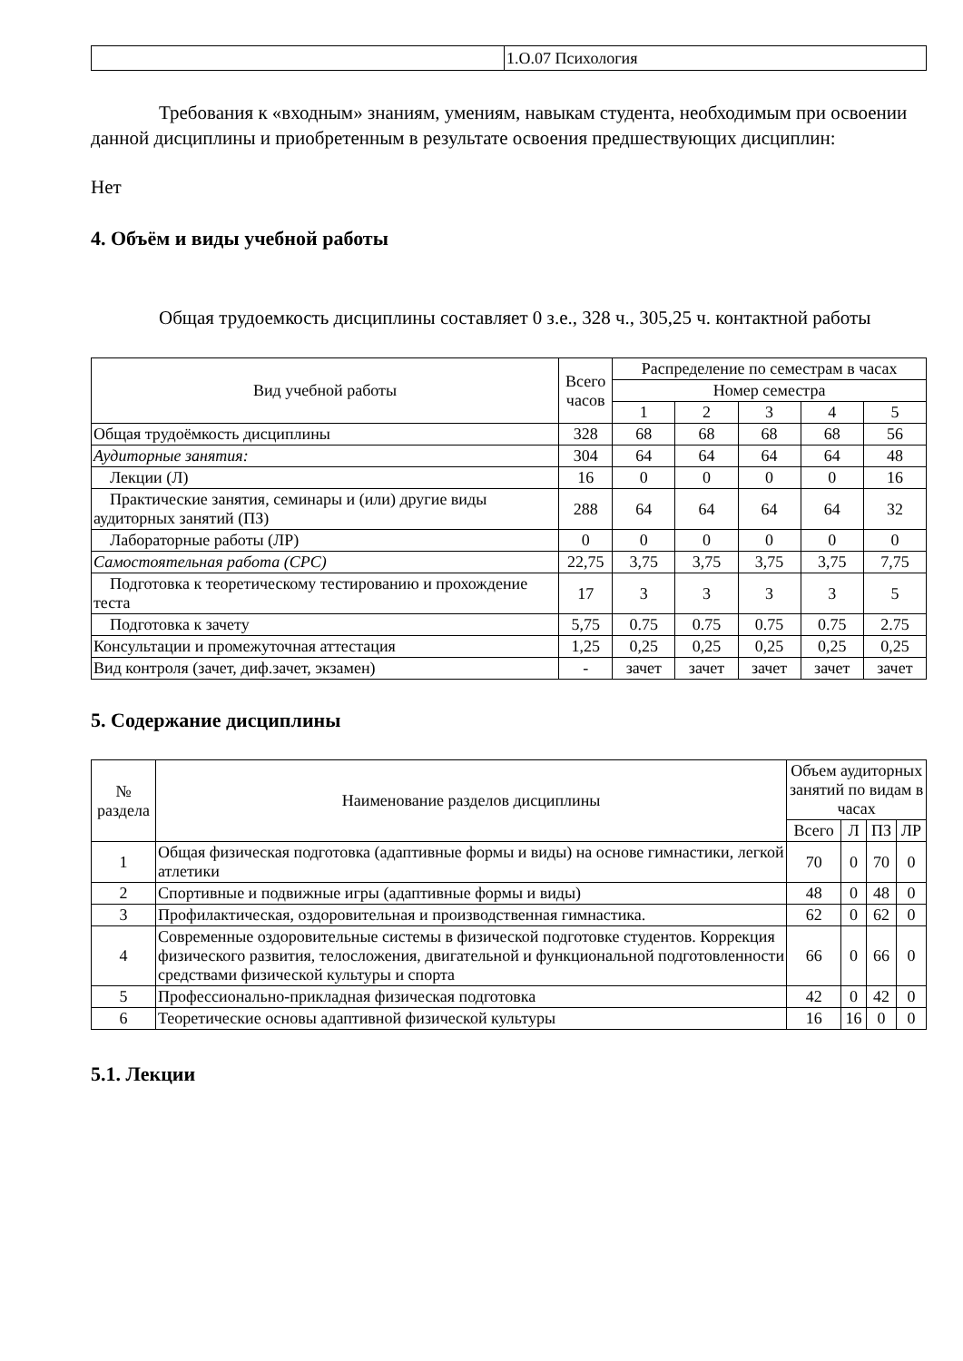| | 1.О.07 Психология |
Требования к «входным» знаниям, умениям, навыкам студента, необходимым при освоении данной дисциплины и приобретенным в результате освоения предшествующих дисциплин:
Нет
4. Объём и виды учебной работы
Общая трудоемкость дисциплины составляет 0 з.е., 328 ч., 305,25 ч. контактной работы
| Вид учебной работы | Всего часов | Распределение по семестрам в часах | | | | |
| --- | --- | --- | --- | --- | --- | --- |
| | | Номер семестра | | | | |
| | | 1 | 2 | 3 | 4 | 5 |
| Общая трудоёмкость дисциплины | 328 | 68 | 68 | 68 | 68 | 56 |
| Аудиторные занятия: | 304 | 64 | 64 | 64 | 64 | 48 |
| Лекции (Л) | 16 | 0 | 0 | 0 | 0 | 16 |
| Практические занятия, семинары и (или) другие виды аудиторных занятий (ПЗ) | 288 | 64 | 64 | 64 | 64 | 32 |
| Лабораторные работы (ЛР) | 0 | 0 | 0 | 0 | 0 | 0 |
| Самостоятельная работа (СРС) | 22,75 | 3,75 | 3,75 | 3,75 | 3,75 | 7,75 |
| Подготовка к теоретическому тестированию и прохождение теста | 17 | 3 | 3 | 3 | 3 | 5 |
| Подготовка к зачету | 5,75 | 0.75 | 0.75 | 0.75 | 0.75 | 2.75 |
| Консультации и промежуточная аттестация | 1,25 | 0,25 | 0,25 | 0,25 | 0,25 | 0,25 |
| Вид контроля (зачет, диф.зачет, экзамен) | - | зачет | зачет | зачет | зачет | зачет |
5. Содержание дисциплины
| № раздела | Наименование разделов дисциплины | Объем аудиторных занятий по видам в часах | | | |
| --- | --- | --- | --- | --- | --- |
| | | Всего | Л | ПЗ | ЛР |
| 1 | Общая физическая подготовка (адаптивные формы и виды) на основе гимнастики, легкой атлетики | 70 | 0 | 70 | 0 |
| 2 | Спортивные и подвижные игры (адаптивные формы и виды) | 48 | 0 | 48 | 0 |
| 3 | Профилактическая, оздоровительная и производственная гимнастика. | 62 | 0 | 62 | 0 |
| 4 | Современные оздоровительные системы в физической подготовке студентов. Коррекция физического развития, телосложения, двигательной и функциональной подготовленности средствами физической культуры и спорта | 66 | 0 | 66 | 0 |
| 5 | Профессионально-прикладная физическая подготовка | 42 | 0 | 42 | 0 |
| 6 | Теоретические основы адаптивной физической культуры | 16 | 16 | 0 | 0 |
5.1. Лекции